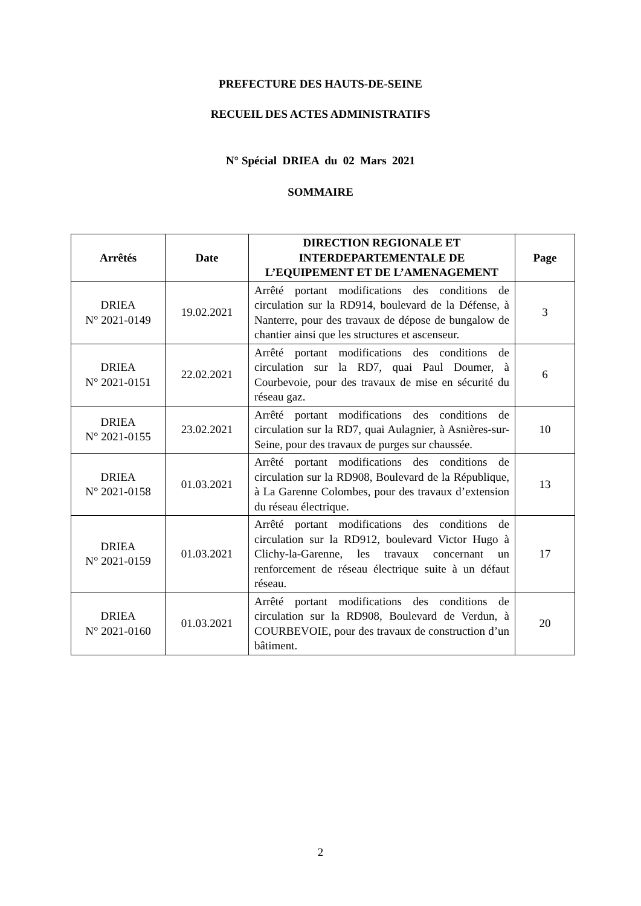PREFECTURE DES HAUTS-DE-SEINE
RECUEIL DES ACTES ADMINISTRATIFS
N° Spécial DRIEA du 02 Mars 2021
SOMMAIRE
| Arrêtés | Date | DIRECTION REGIONALE ET INTERDEPARTEMENTALE DE L’EQUIPEMENT ET DE L’AMENAGEMENT | Page |
| --- | --- | --- | --- |
| DRIEA N° 2021-0149 | 19.02.2021 | Arrêté portant modifications des conditions de circulation sur la RD914, boulevard de la Défense, à Nanterre, pour des travaux de dépose de bungalow de chantier ainsi que les structures et ascenseur. | 3 |
| DRIEA N° 2021-0151 | 22.02.2021 | Arrêté portant modifications des conditions de circulation sur la RD7, quai Paul Doumer, à Courbevoie, pour des travaux de mise en sécurité du réseau gaz. | 6 |
| DRIEA N° 2021-0155 | 23.02.2021 | Arrêté portant modifications des conditions de circulation sur la RD7, quai Aulagnier, à Asnières-sur-Seine, pour des travaux de purges sur chaussée. | 10 |
| DRIEA N° 2021-0158 | 01.03.2021 | Arrêté portant modifications des conditions de circulation sur la RD908, Boulevard de la République, à La Garenne Colombes, pour des travaux d’extension du réseau électrique. | 13 |
| DRIEA N° 2021-0159 | 01.03.2021 | Arrêté portant modifications des conditions de circulation sur la RD912, boulevard Victor Hugo à Clichy-la-Garenne, les travaux concernant un renforcement de réseau électrique suite à un défaut réseau. | 17 |
| DRIEA N° 2021-0160 | 01.03.2021 | Arrêté portant modifications des conditions de circulation sur la RD908, Boulevard de Verdun, à COURBEVOIE, pour des travaux de construction d’un bâtiment. | 20 |
2